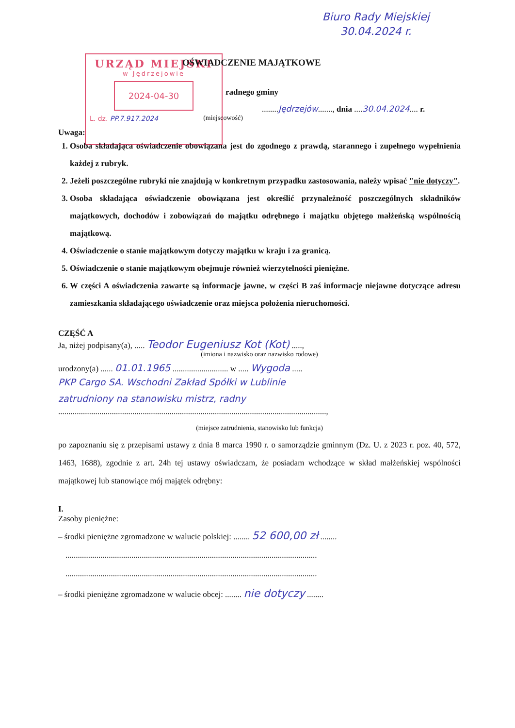Biuro Rady Miejskiej
30.04.2024 r.
URZĄD MIEJSKI
w Jędrzejowie
2024-04-30
L. dz. PP.7.917.2024
OŚWIADCZENIE MAJĄTKOWE
radnego gminy
........Jędrzejów......., dnia ....30.04.2024.... r.
(miejscowość)
Uwaga:
1. Osoba składająca oświadczenie obowiązana jest do zgodnego z prawdą, starannego i zupełnego wypełnienia każdej z rubryk.
2. Jeżeli poszczególne rubryki nie znajdują w konkretnym przypadku zastosowania, należy wpisać "nie dotyczy".
3. Osoba składająca oświadczenie obowiązana jest określić przynależność poszczególnych składników majątkowych, dochodów i zobowiązań do majątku odrębnego i majątku objętego małżeńską wspólnością majątkową.
4. Oświadczenie o stanie majątkowym dotyczy majątku w kraju i za granicą.
5. Oświadczenie o stanie majątkowym obejmuje również wierzytelności pieniężne.
6. W części A oświadczenia zawarte są informacje jawne, w części B zaś informacje niejawne dotyczące adresu zamieszkania składającego oświadczenie oraz miejsca położenia nieruchomości.
CZĘŚĆ A
Ja, niżej podpisany(a), ..... Teodor Eugeniusz Kot (Kot) .....,
(imiona i nazwisko oraz nazwisko rodowe)
urodzony(a) ...... 01.01.1965 ........................... w ..... Wygoda .....
PKP Cargo SA. Wschodni Zakład Spółki w Lublinie
zatrudniony na stanowisku mistrz, radny
..................................................................................................................................,
(miejsce zatrudnienia, stanowisko lub funkcja)
po zapoznaniu się z przepisami ustawy z dnia 8 marca 1990 r. o samorządzie gminnym (Dz. U. z 2023 r. poz. 40, 572, 1463, 1688), zgodnie z art. 24h tej ustawy oświadczam, że posiadam wchodzące w skład małżeńskiej wspólności majątkowej lub stanowiące mój majątek odrębny:
I.
Zasoby pieniężne:
– środki pieniężne zgromadzone w walucie polskiej: ........ 52 600,00 zł ........
..........................................................................................................................
..........................................................................................................................
– środki pieniężne zgromadzone w walucie obcej: ........ nie dotyczy ........